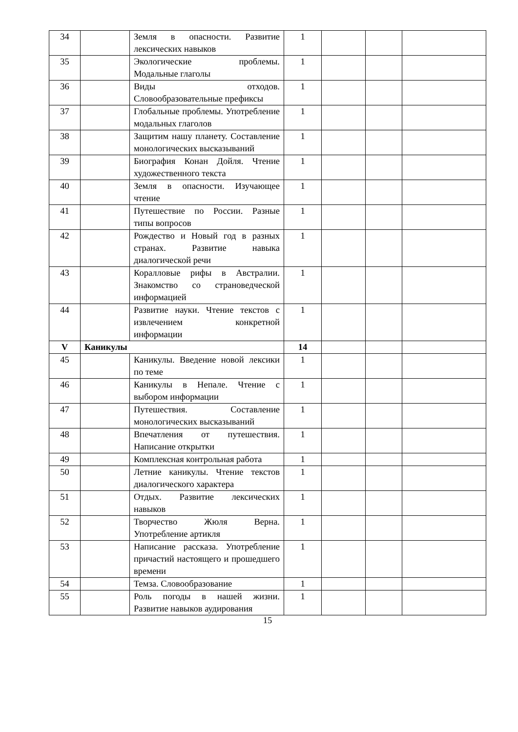| 34 | | Земля в опасности. Развитие лексических навыков | 1 | | | |
| 35 | | Экологические проблемы. Модальные глаголы | 1 | | | |
| 36 | | Виды отходов. Словообразовательные префиксы | 1 | | | |
| 37 | | Глобальные проблемы. Употребление модальных глаголов | 1 | | | |
| 38 | | Защитим нашу планету. Составление монологических высказываний | 1 | | | |
| 39 | | Биография Конан Дойля. Чтение художественного текста | 1 | | | |
| 40 | | Земля в опасности. Изучающее чтение | 1 | | | |
| 41 | | Путешествие по России. Разные типы вопросов | 1 | | | |
| 42 | | Рождество и Новый год в разных странах. Развитие навыка диалогической речи | 1 | | | |
| 43 | | Коралловые рифы в Австралии. Знакомство со страноведческой информацией | 1 | | | |
| 44 | | Развитие науки. Чтение текстов с извлечением конкретной информации | 1 | | | |
| V | Каникулы | | 14 | | | |
| 45 | | Каникулы. Введение новой лексики по теме | 1 | | | |
| 46 | | Каникулы в Непале. Чтение с выбором информации | 1 | | | |
| 47 | | Путешествия. Составление монологических высказываний | 1 | | | |
| 48 | | Впечатления от путешествия. Написание открытки | 1 | | | |
| 49 | | Комплексная контрольная работа | 1 | | | |
| 50 | | Летние каникулы. Чтение текстов диалогического характера | 1 | | | |
| 51 | | Отдых. Развитие лексических навыков | 1 | | | |
| 52 | | Творчество Жюля Верна. Употребление артикля | 1 | | | |
| 53 | | Написание рассказа. Употребление причастий настоящего и прошедшего времени | 1 | | | |
| 54 | | Темза. Словообразование | 1 | | | |
| 55 | | Роль погоды в нашей жизни. Развитие навыков аудирования | 1 | | | |
15